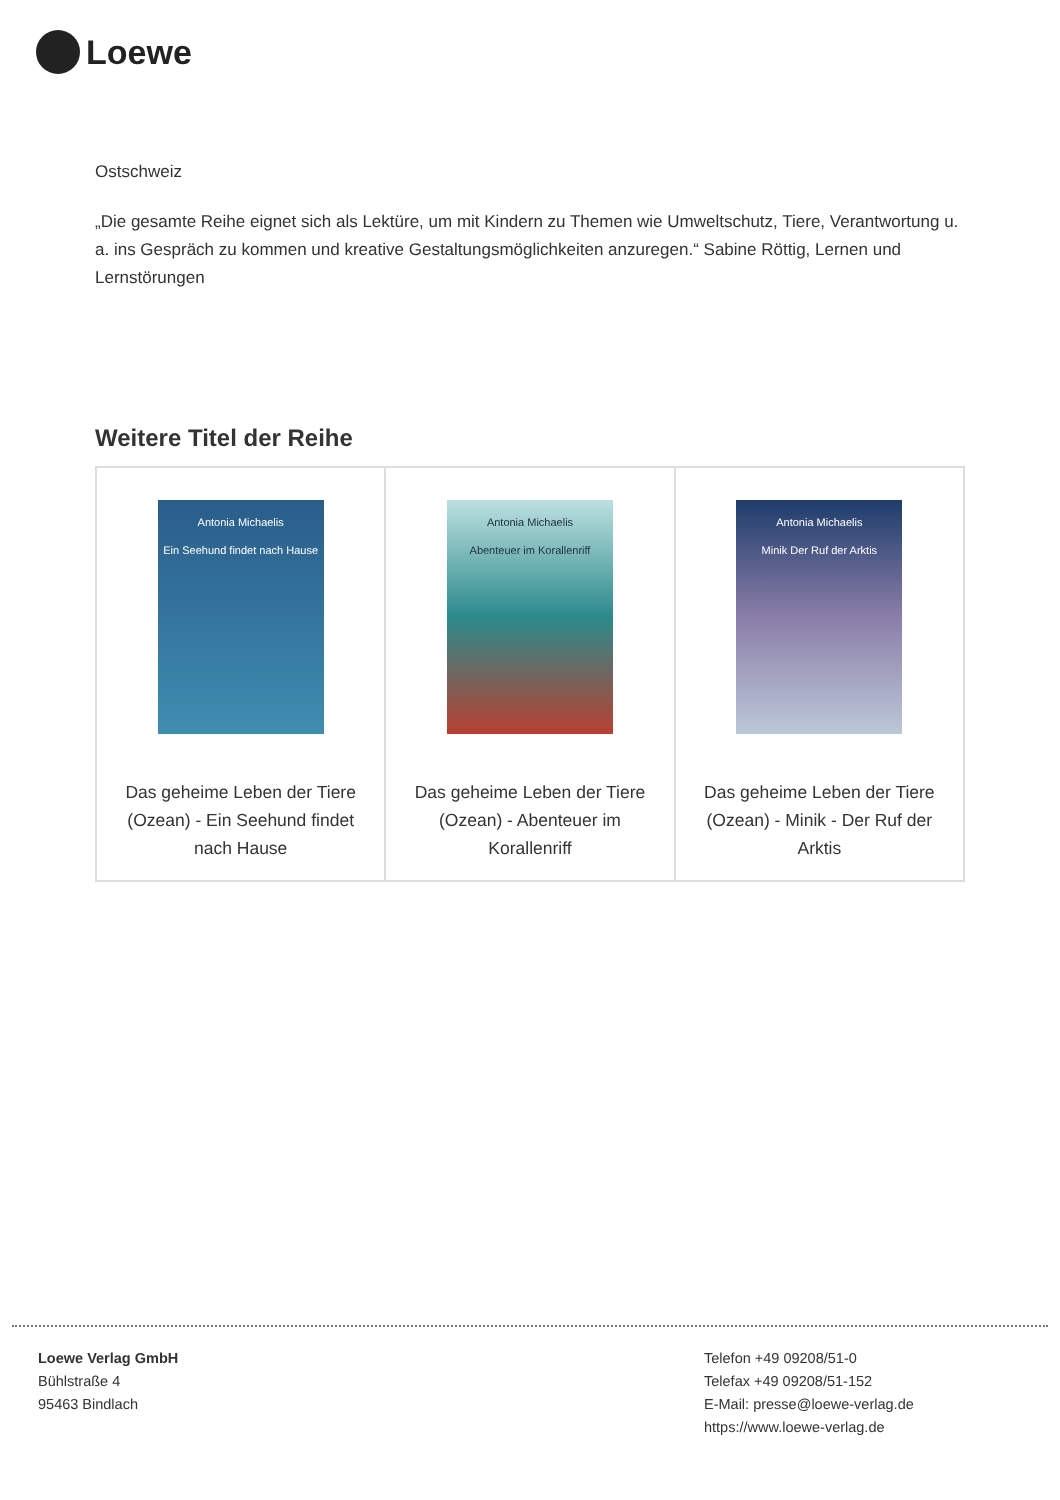Loewe
Ostschweiz
„Die gesamte Reihe eignet sich als Lektüre, um mit Kindern zu Themen wie Umweltschutz, Tiere, Verantwortung u. a. ins Gespräch zu kommen und kreative Gestaltungsmöglichkeiten anzuregen.“ Sabine Röttig, Lernen und Lernstörungen
Weitere Titel der Reihe
| Antonia Michaelis Ein Seehund findet nach Hause Das geheime Leben der Tiere (Ozean) - Ein Seehund findet nach Hause | Antonia Michaelis Abenteuer im Korallenriff Das geheime Leben der Tiere (Ozean) - Abenteuer im Korallenriff | Antonia Michaelis Minik Der Ruf der Arktis Das geheime Leben der Tiere (Ozean) - Minik - Der Ruf der Arktis |
Loewe Verlag GmbH
Bühlstraße 4
95463 Bindlach
Telefon +49 09208/51-0
Telefax +49 09208/51-152
E-Mail: presse@loewe-verlag.de
https://www.loewe-verlag.de